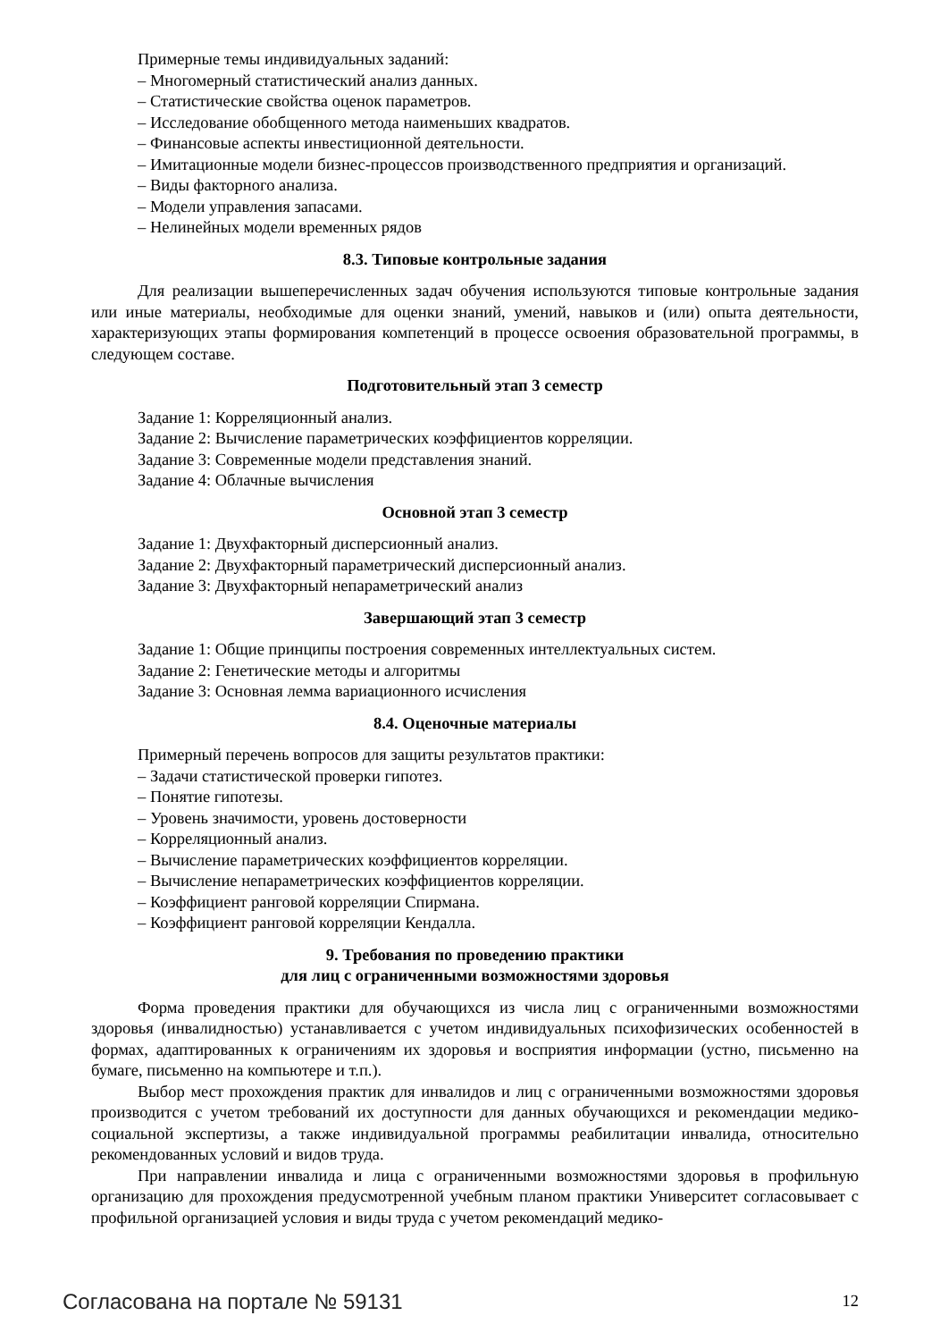Примерные темы индивидуальных заданий:
– Многомерный статистический анализ данных.
– Статистические свойства оценок параметров.
– Исследование обобщенного метода наименьших квадратов.
– Финансовые аспекты инвестиционной деятельности.
– Имитационные модели бизнес-процессов производственного предприятия и организаций.
– Виды факторного анализа.
– Модели управления запасами.
– Нелинейных модели временных рядов
8.3. Типовые контрольные задания
Для реализации вышеперечисленных задач обучения используются типовые контрольные задания или иные материалы, необходимые для оценки знаний, умений, навыков и (или) опыта деятельности, характеризующих этапы формирования компетенций в процессе освоения образовательной программы, в следующем составе.
Подготовительный этап 3 семестр
Задание 1: Корреляционный анализ.
Задание 2: Вычисление параметрических коэффициентов корреляции.
Задание 3: Современные модели представления знаний.
Задание 4: Облачные вычисления
Основной этап 3 семестр
Задание 1: Двухфакторный дисперсионный анализ.
Задание 2: Двухфакторный параметрический дисперсионный анализ.
Задание 3: Двухфакторный непараметрический анализ
Завершающий этап 3 семестр
Задание 1: Общие принципы построения современных интеллектуальных систем.
Задание 2: Генетические методы и алгоритмы
Задание 3: Основная лемма вариационного исчисления
8.4. Оценочные материалы
Примерный перечень вопросов для защиты результатов практики:
– Задачи статистической проверки гипотез.
– Понятие гипотезы.
– Уровень значимости, уровень достоверности
– Корреляционный анализ.
– Вычисление параметрических коэффициентов корреляции.
– Вычисление непараметрических коэффициентов корреляции.
– Коэффициент ранговой корреляции Спирмана.
– Коэффициент ранговой корреляции Кендалла.
9. Требования по проведению практики
для лиц с ограниченными возможностями здоровья
Форма проведения практики для обучающихся из числа лиц с ограниченными возможностями здоровья (инвалидностью) устанавливается с учетом индивидуальных психофизических особенностей в формах, адаптированных к ограничениям их здоровья и восприятия информации (устно, письменно на бумаге, письменно на компьютере и т.п.).
Выбор мест прохождения практик для инвалидов и лиц с ограниченными возможностями здоровья производится с учетом требований их доступности для данных обучающихся и рекомендации медико-социальной экспертизы, а также индивидуальной программы реабилитации инвалида, относительно рекомендованных условий и видов труда.
При направлении инвалида и лица с ограниченными возможностями здоровья в профильную организацию для прохождения предусмотренной учебным планом практики Университет согласовывает с профильной организацией условия и виды труда с учетом рекомендаций медико-
Согласована на портале № 59131 12